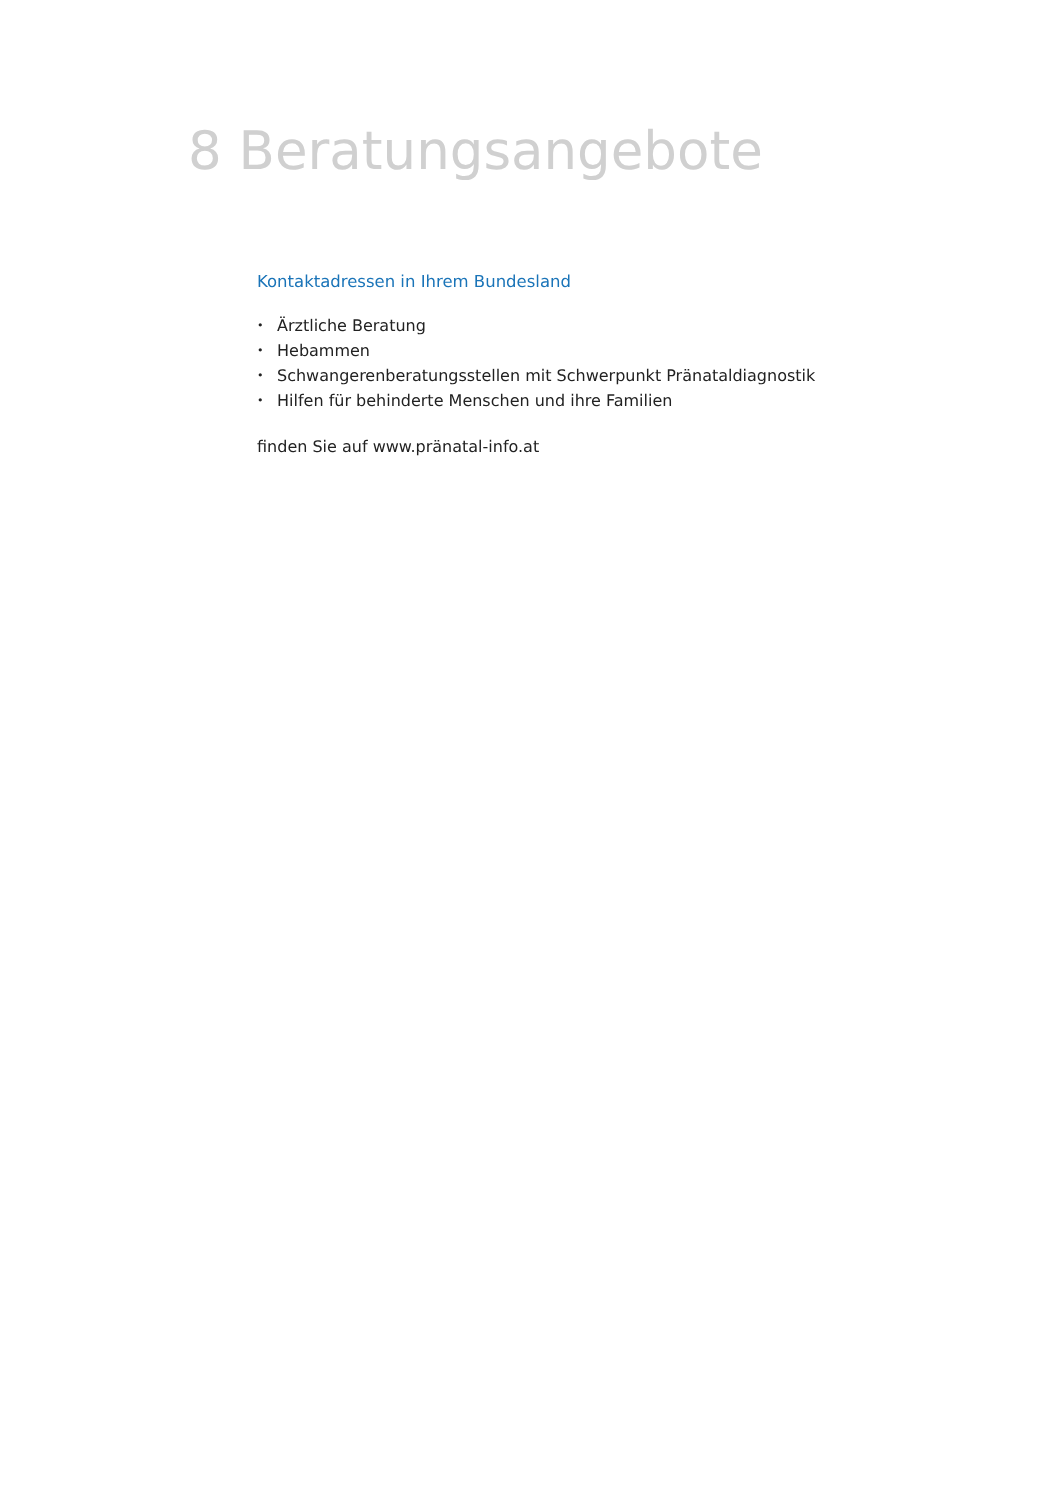8 Beratungsangebote
Kontaktadressen in Ihrem Bundesland
• Ärztliche Beratung
• Hebammen
• Schwangerenberatungsstellen mit Schwerpunkt Pränataldiagnostik
• Hilfen für behinderte Menschen und ihre Familien
finden Sie auf www.pränatal-info.at